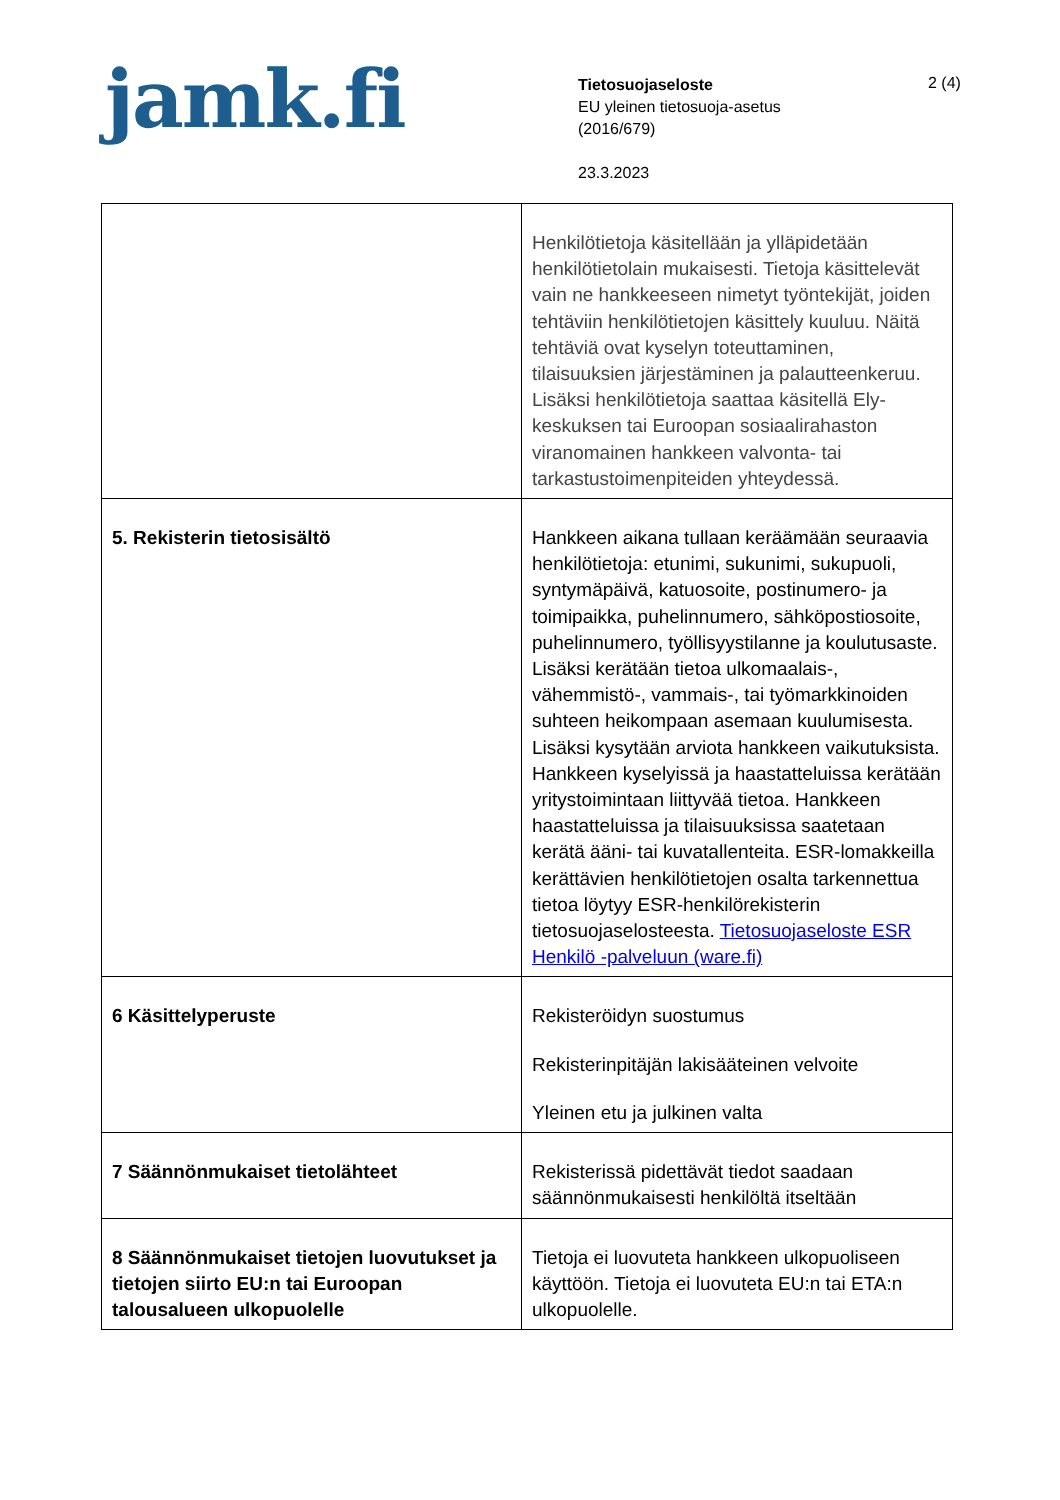jamk.fi
Tietosuojaseloste
EU yleinen tietosuoja-asetus
(2016/679)
23.3.2023
2 (4)
| | Henkilötietoja käsitellään ja ylläpidetään henkilötietolain mukaisesti. Tietoja käsittelevät vain ne hankkeeseen nimetyt työntekijät, joiden tehtäviin henkilötietojen käsittely kuuluu. Näitä tehtäviä ovat kyselyn toteuttaminen, tilaisuuksien järjestäminen ja palautteenkeruu. Lisäksi henkilötietoja saattaa käsitellä Ely-keskuksen tai Euroopan sosiaalirahaston viranomainen hankkeen valvonta- tai tarkastustoimenpiteiden yhteydessä. |
| 5. Rekisterin tietosisältö | Hankkeen aikana tullaan keräämään seuraavia henkilötietoja: etunimi, sukunimi, sukupuoli, syntymäpäivä, katuosoite, postinumero- ja toimipaikka, puhelinnumero, sähköpostiosoite, puhelinnumero, työllisyystilanne ja koulutusaste. Lisäksi kerätään tietoa ulkomaalais-, vähemmistö-, vammais-, tai työmarkkinoiden suhteen heikompaan asemaan kuulumisesta. Lisäksi kysytään arviota hankkeen vaikutuksista. Hankkeen kyselyissä ja haastatteluissa kerätään yritystoimintaan liittyvää tietoa. Hankkeen haastatteluissa ja tilaisuuksissa saatetaan kerätä ääni- tai kuvatallenteita. ESR-lomakkeilla kerättävien henkilötietojen osalta tarkennettua tietoa löytyy ESR-henkilörekisterin tietosuojaselosteesta. Tietosuojaseloste ESR Henkilö -palveluun (ware.fi) |
| 6 Käsittelyperuste | Rekisteröidyn suostumus Rekisterinpitäjän lakisääteinen velvoite Yleinen etu ja julkinen valta |
| 7 Säännönmukaiset tietolähteet | Rekisterissä pidettävät tiedot saadaan säännönmukaisesti henkilöltä itseltään |
| 8 Säännönmukaiset tietojen luovutukset ja tietojen siirto EU:n tai Euroopan talousalueen ulkopuolelle | Tietoja ei luovuteta hankkeen ulkopuoliseen käyttöön. Tietoja ei luovuteta EU:n tai ETA:n ulkopuolelle. |